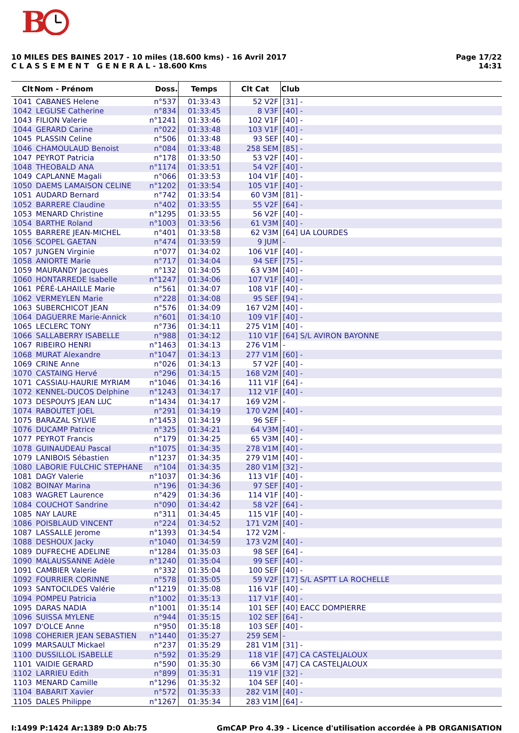B
10 MILES DES BAINES 2017 - 10 miles (18.600 kms) - 16 Avril 2017
C L A S S E M E N T G E N E R A L - 18.600 Kms
Page 17/22
14:31
| Clt | Nom - Prénom | Doss. | Temps | Clt Cat | Club |
| --- | --- | --- | --- | --- | --- |
| 1041 | CABANES Helene | n°537 | 01:33:43 | 52 V2F | [31] - |
| 1042 | LEGLISE Catherine | n°834 | 01:33:45 | 8 V3F | [40] - |
| 1043 | FILION Valerie | n°1241 | 01:33:46 | 102 V1F | [40] - |
| 1044 | GERARD Carine | n°022 | 01:33:48 | 103 V1F | [40] - |
| 1045 | PLASSIN Celine | n°506 | 01:33:48 | 93 SEF | [40] - |
| 1046 | CHAMOULAUD Benoist | n°084 | 01:33:48 | 258 SEM | [85] - |
| 1047 | PEYROT Patricia | n°178 | 01:33:50 | 53 V2F | [40] - |
| 1048 | THEOBALD ANA | n°1174 | 01:33:51 | 54 V2F | [40] - |
| 1049 | CAPLANNE Magali | n°066 | 01:33:53 | 104 V1F | [40] - |
| 1050 | DAEMS LAMAISON CELINE | n°1202 | 01:33:54 | 105 V1F | [40] - |
| 1051 | AUDARD Bernard | n°742 | 01:33:54 | 60 V3M | [81] - |
| 1052 | BARRERE Claudine | n°402 | 01:33:55 | 55 V2F | [64] - |
| 1053 | MENARD Christine | n°1295 | 01:33:55 | 56 V2F | [40] - |
| 1054 | BARTHE Roland | n°1003 | 01:33:56 | 61 V3M | [40] - |
| 1055 | BARRERE JEAN-MICHEL | n°401 | 01:33:58 | 62 V3M | [64] UA LOURDES |
| 1056 | SCOPEL GAETAN | n°474 | 01:33:59 | 9 JUM | - |
| 1057 | JUNGEN Virginie | n°077 | 01:34:02 | 106 V1F | [40] - |
| 1058 | ANIORTE Marie | n°717 | 01:34:04 | 94 SEF | [75] - |
| 1059 | MAURANDY Jacques | n°132 | 01:34:05 | 63 V3M | [40] - |
| 1060 | HONTARREDE Isabelle | n°1247 | 01:34:06 | 107 V1F | [40] - |
| 1061 | PÉRÉ-LAHAILLE Marie | n°561 | 01:34:07 | 108 V1F | [40] - |
| 1062 | VERMEYLEN Marie | n°228 | 01:34:08 | 95 SEF | [94] - |
| 1063 | SUBERCHICOT JEAN | n°576 | 01:34:09 | 167 V2M | [40] - |
| 1064 | DAGUERRE Marie-Annick | n°601 | 01:34:10 | 109 V1F | [40] - |
| 1065 | LECLERC TONY | n°736 | 01:34:11 | 275 V1M | [40] - |
| 1066 | SALLABERRY ISABELLE | n°988 | 01:34:12 | 110 V1F | [64] S/L AVIRON BAYONNE |
| 1067 | RIBEIRO HENRI | n°1463 | 01:34:13 | 276 V1M | - |
| 1068 | MURAT Alexandre | n°1047 | 01:34:13 | 277 V1M | [60] - |
| 1069 | CRINE Anne | n°026 | 01:34:13 | 57 V2F | [40] - |
| 1070 | CASTAING Hervé | n°296 | 01:34:15 | 168 V2M | [40] - |
| 1071 | CASSIAU-HAURIE MYRIAM | n°1046 | 01:34:16 | 111 V1F | [64] - |
| 1072 | KENNEL-DUCOS Delphine | n°1243 | 01:34:17 | 112 V1F | [40] - |
| 1073 | DESPOUYS JEAN LUC | n°1434 | 01:34:17 | 169 V2M | - |
| 1074 | RABOUTET JOEL | n°291 | 01:34:19 | 170 V2M | [40] - |
| 1075 | BARAZAL SYLVIE | n°1453 | 01:34:19 | 96 SEF | - |
| 1076 | DUCAMP Patrice | n°325 | 01:34:21 | 64 V3M | [40] - |
| 1077 | PEYROT Francis | n°179 | 01:34:25 | 65 V3M | [40] - |
| 1078 | GUINAUDEAU Pascal | n°1075 | 01:34:35 | 278 V1M | [40] - |
| 1079 | LANIBOIS Sébastien | n°1237 | 01:34:35 | 279 V1M | [40] - |
| 1080 | LABORIE FULCHIC STEPHANE | n°104 | 01:34:35 | 280 V1M | [32] - |
| 1081 | DAGY Valerie | n°1037 | 01:34:36 | 113 V1F | [40] - |
| 1082 | BOINAY Marina | n°196 | 01:34:36 | 97 SEF | [40] - |
| 1083 | WAGRET Laurence | n°429 | 01:34:36 | 114 V1F | [40] - |
| 1084 | COUCHOT Sandrine | n°090 | 01:34:42 | 58 V2F | [64] - |
| 1085 | NAY LAURE | n°311 | 01:34:45 | 115 V1F | [40] - |
| 1086 | POISBLAUD VINCENT | n°224 | 01:34:52 | 171 V2M | [40] - |
| 1087 | LASSALLE Jerome | n°1393 | 01:34:54 | 172 V2M | - |
| 1088 | DESHOUX Jacky | n°1040 | 01:34:59 | 173 V2M | [40] - |
| 1089 | DUFRECHE ADELINE | n°1284 | 01:35:03 | 98 SEF | [64] - |
| 1090 | MALAUSSANNE Adèle | n°1240 | 01:35:04 | 99 SEF | [40] - |
| 1091 | CAMBIER Valerie | n°332 | 01:35:04 | 100 SEF | [40] - |
| 1092 | FOURRIER CORINNE | n°578 | 01:35:05 | 59 V2F | [17] S/L ASPTT LA ROCHELLE |
| 1093 | SANTOCILDES Valérie | n°1219 | 01:35:08 | 116 V1F | [40] - |
| 1094 | POMPEU Patricia | n°1002 | 01:35:13 | 117 V1F | [40] - |
| 1095 | DARAS NADIA | n°1001 | 01:35:14 | 101 SEF | [40] EACC DOMPIERRE |
| 1096 | SUISSA MYLENE | n°944 | 01:35:15 | 102 SEF | [64] - |
| 1097 | D'OLCE Anne | n°950 | 01:35:18 | 103 SEF | [40] - |
| 1098 | COHERIER JEAN SEBASTIEN | n°1440 | 01:35:27 | 259 SEM | - |
| 1099 | MARSAULT Mickael | n°237 | 01:35:29 | 281 V1M | [31] - |
| 1100 | DUSSILLOL ISABELLE | n°592 | 01:35:29 | 118 V1F | [47] CA CASTELJALOUX |
| 1101 | VAIDIE GERARD | n°590 | 01:35:30 | 66 V3M | [47] CA CASTELJALOUX |
| 1102 | LARRIEU Edith | n°899 | 01:35:31 | 119 V1F | [32] - |
| 1103 | MENARD Camille | n°1296 | 01:35:32 | 104 SEF | [40] - |
| 1104 | BABARIT Xavier | n°572 | 01:35:33 | 282 V1M | [40] - |
| 1105 | DALES Philippe | n°1267 | 01:35:34 | 283 V1M | [64] - |
I:1499 P:1424 Ar:1389 D:0 Ab:75 GmCAP Pro 4.39 - Licence d'utilisation accordée à PB ORGANISATION